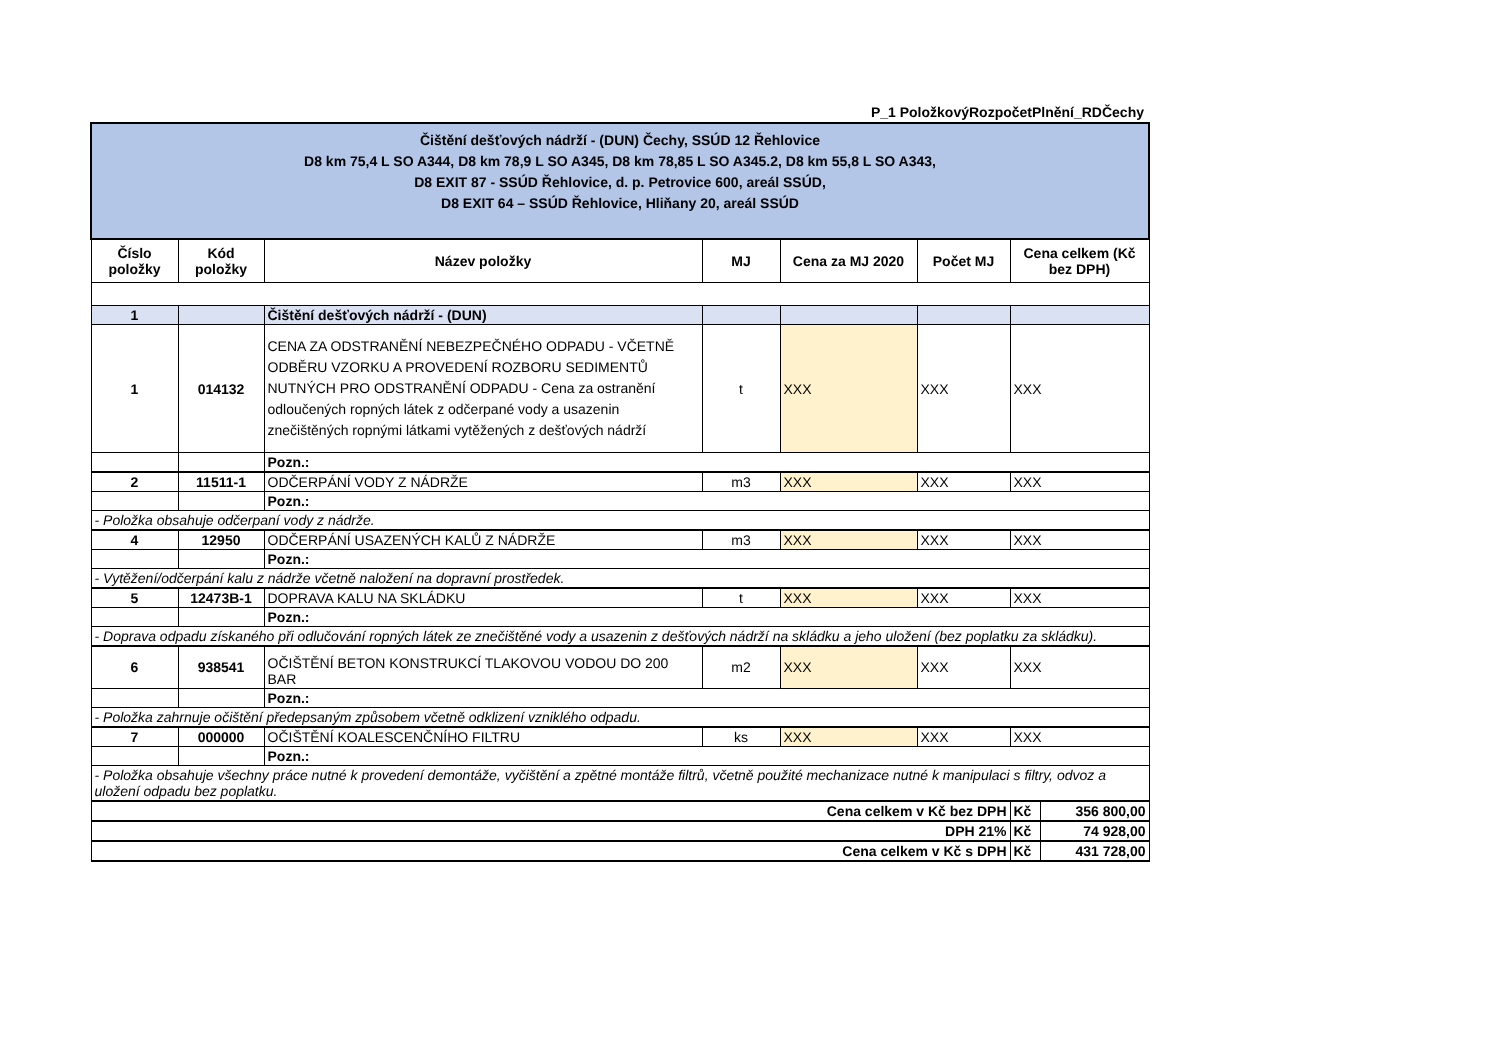P_1 PoložkovýRozpočetPlnění_RDČechy
| Čištění dešťových nádrží - (DUN) Čechy, SSÚD 12 Řehlovice D8 km 75,4 L SO A344, D8 km 78,9 L SO A345, D8 km 78,85 L SO A345.2, D8 km 55,8 L SO A343, D8 EXIT 87 - SSÚD Řehlovice, d. p. Petrovice 600, areál SSÚD, D8 EXIT 64 – SSÚD Řehlovice, Hliňany 20, areál SSÚD | | | | | | | |
| Číslo položky | Kód položky | Název položky | MJ | Cena za MJ 2020 | Počet MJ | Cena celkem (Kč bez DPH) | |
| 1 | | Čištění dešťových nádrží - (DUN) | | | | | |
| 1 | 014132 | CENA ZA ODSTRANĚNÍ NEBEZPEČNÉHO ODPADU - VČETNĚ ODBĚRU VZORKU A PROVEDENÍ ROZBORU SEDIMENTŮ NUTNÝCH PRO ODSTRANĚNÍ ODPADU - Cena za ostranění odloučených ropných látek z odčerpané vody a usazenin znečištěných ropnými látkami vytěžených z dešťových nádrží | t | XXX | XXX | XXX | |
| | | Pozn.: | | | | | |
| 2 | 11511-1 | ODČERPÁNÍ VODY Z NÁDRŽE | m3 | XXX | XXX | XXX | |
| | | Pozn.: | | | | | |
| - Položka obsahuje odčerpaní vody z nádrže. | | | | | | | |
| 4 | 12950 | ODČERPÁNÍ USAZENÝCH KALŮ Z NÁDRŽE | m3 | XXX | XXX | XXX | |
| | | Pozn.: | | | | | |
| - Vytěžení/odčerpání kalu z nádrže včetně naložení na dopravní prostředek. | | | | | | | |
| 5 | 12473B-1 | DOPRAVA KALU NA SKLÁDKU | t | XXX | XXX | XXX | |
| | | Pozn.: | | | | | |
| - Doprava odpadu získaného při odlučování ropných látek ze znečištěné vody a usazenin z dešťových nádrží na skládku a jeho uložení (bez poplatku za skládku). | | | | | | | |
| 6 | 938541 | OČIŠTĚNÍ BETON KONSTRUKCÍ TLAKOVOU VODOU DO 200 BAR | m2 | XXX | XXX | XXX | |
| | | Pozn.: | | | | | |
| - Položka zahrnuje očištění předepsaným způsobem včetně odklizení vzniklého odpadu. | | | | | | | |
| 7 | 000000 | OČIŠTĚNÍ KOALESCENČNÍHO FILTRU | ks | XXX | XXX | XXX | |
| | | Pozn.: | | | | | |
| - Položka obsahuje všechny práce nutné k provedení demontáže, vyčištění a zpětné montáže filtrů, včetně použité mechanizace nutné k manipulaci s filtry, odvoz a uložení odpadu bez poplatku. | | | | | | | |
| Cena celkem v Kč bez DPH | | | | | | Kč | 356 800,00 |
| DPH 21% | | | | | | Kč | 74 928,00 |
| Cena celkem v Kč s DPH | | | | | | Kč | 431 728,00 |